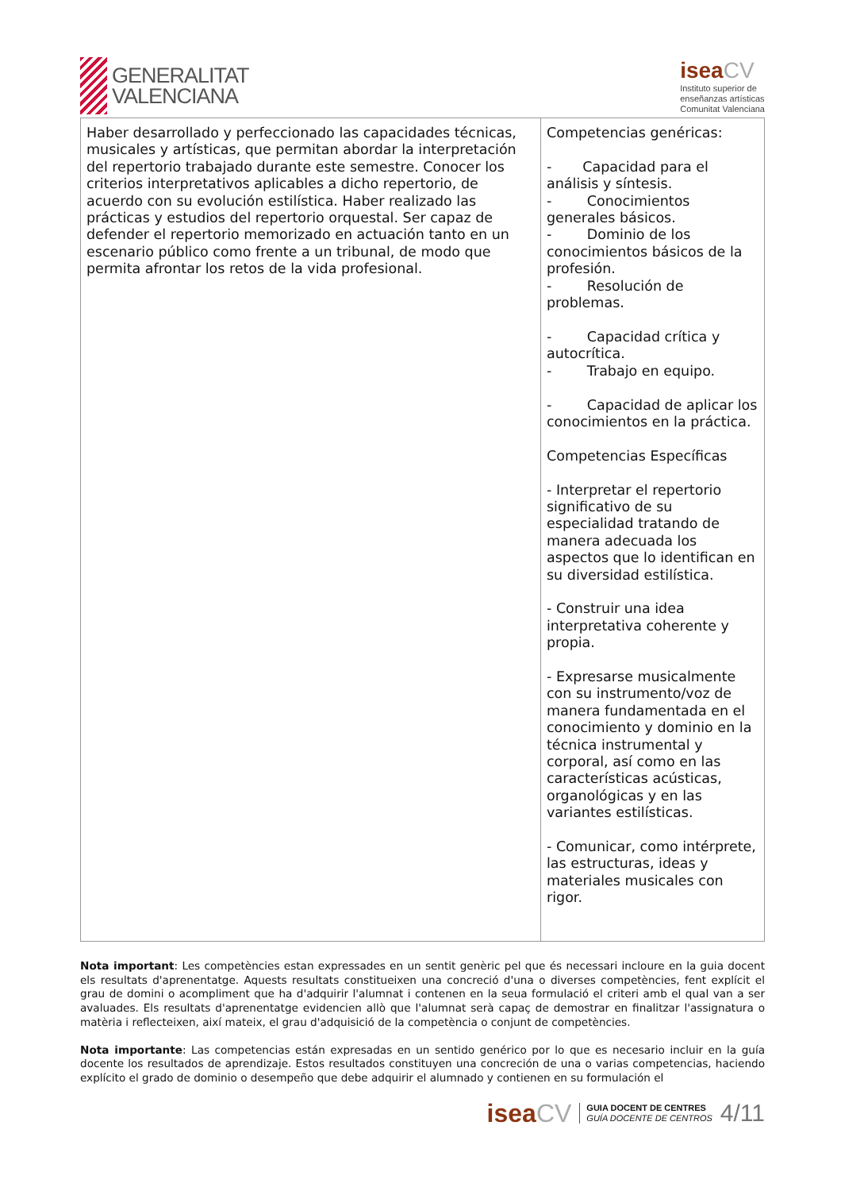GENERALITAT
VALENCIANA
iseaCV
Instituto superior de
enseñanzas artísticas
Comunitat Valenciana
| Haber desarrollado y perfeccionado las capacidades técnicas, musicales y artísticas, que permitan abordar la interpretación del repertorio trabajado durante este semestre. Conocer los criterios interpretativos aplicables a dicho repertorio, de acuerdo con su evolución estilística. Haber realizado las prácticas y estudios del repertorio orquestal. Ser capaz de defender el repertorio memorizado en actuación tanto en un escenario público como frente a un tribunal, de modo que permita afrontar los retos de la vida profesional. | Competencias genéricas: - Capacidad para el análisis y síntesis. - Conocimientos generales básicos. - Dominio de los conocimientos básicos de la profesión. - Resolución de problemas. - Capacidad crítica y autocrítica. - Trabajo en equipo. - Capacidad de aplicar los conocimientos en la práctica. Competencias Específicas - Interpretar el repertorio significativo de su especialidad tratando de manera adecuada los aspectos que lo identifican en su diversidad estilística. - Construir una idea interpretativa coherente y propia. - Expresarse musicalmente con su instrumento/voz de manera fundamentada en el conocimiento y dominio en la técnica instrumental y corporal, así como en las características acústicas, organológicas y en las variantes estilísticas. - Comunicar, como intérprete, las estructuras, ideas y materiales musicales con rigor. |
Nota important: Les competències estan expressades en un sentit genèric pel que és necessari incloure en la guia docent els resultats d'aprenentatge. Aquests resultats constitueixen una concreció d'una o diverses competències, fent explícit el grau de domini o acompliment que ha d'adquirir l'alumnat i contenen en la seua formulació el criteri amb el qual van a ser avaluades. Els resultats d'aprenentatge evidencien allò que l'alumnat serà capaç de demostrar en finalitzar l'assignatura o matèria i reflecteixen, així mateix, el grau d'adquisició de la competència o conjunt de competències.
Nota importante: Las competencias están expresadas en un sentido genérico por lo que es necesario incluir en la guía docente los resultados de aprendizaje. Estos resultados constituyen una concreción de una o varias competencias, haciendo explícito el grado de dominio o desempeño que debe adquirir el alumnado y contienen en su formulación el
iseaCV
GUIA DOCENT DE CENTRES
GUÍA DOCENTE DE CENTROS
4/11